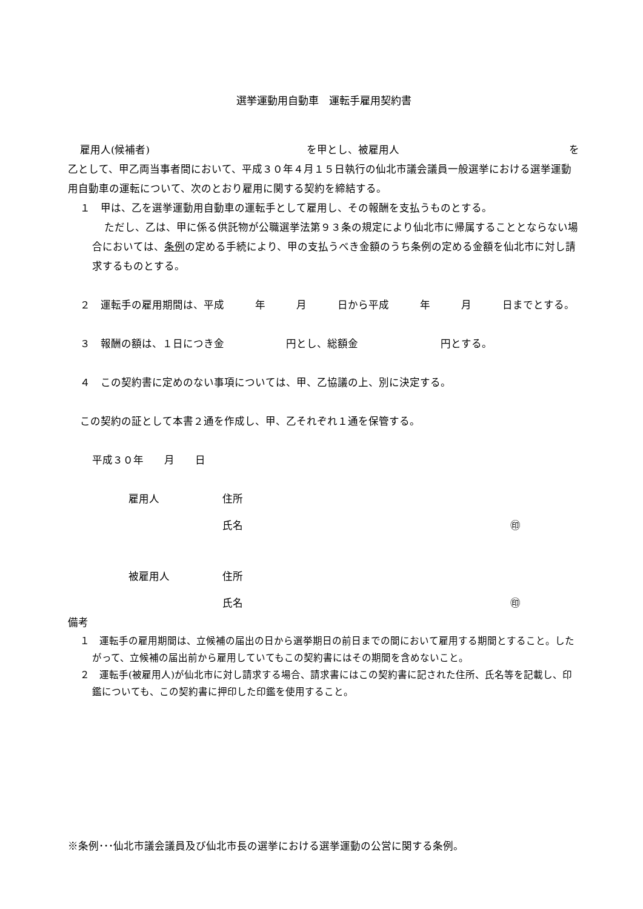選挙運動用自動車　運転手雇用契約書
雇用人(候補者) を甲とし、被雇用人 を
乙として、甲乙両当事者間において、平成３０年４月１５日執行の仙北市議会議員一般選挙における選挙運動用自動車の運転について、次のとおり雇用に関する契約を締結する。
１　甲は、乙を選挙運動用自動車の運転手として雇用し、その報酬を支払うものとする。
ただし、乙は、甲に係る供託物が公職選挙法第９３条の規定により仙北市に帰属することとならない場合においては、条例の定める手続により、甲の支払うべき金額のうち条例の定める金額を仙北市に対し請求するものとする。
２　運転手の雇用期間は、平成　　　年　　　月　　　日から平成　　　年　　　月　　　日までとする。
３　報酬の額は、１日につき金　　　　　　円とし、総額金　　　　　　　　円とする。
４　この契約書に定めのない事項については、甲、乙協議の上、別に決定する。
この契約の証として本書２通を作成し、甲、乙それぞれ１通を保管する。
平成３０年　　月　　日
雇用人 住所
氏名 ㊞
被雇用人 住所
氏名 ㊞
備考
１　運転手の雇用期間は、立候補の届出の日から選挙期日の前日までの間において雇用する期間とすること。したがって、立候補の届出前から雇用していてもこの契約書にはその期間を含めないこと。
２　運転手(被雇用人)が仙北市に対し請求する場合、請求書にはこの契約書に記された住所、氏名等を記載し、印鑑についても、この契約書に押印した印鑑を使用すること。
※条例･･･仙北市議会議員及び仙北市長の選挙における選挙運動の公営に関する条例。